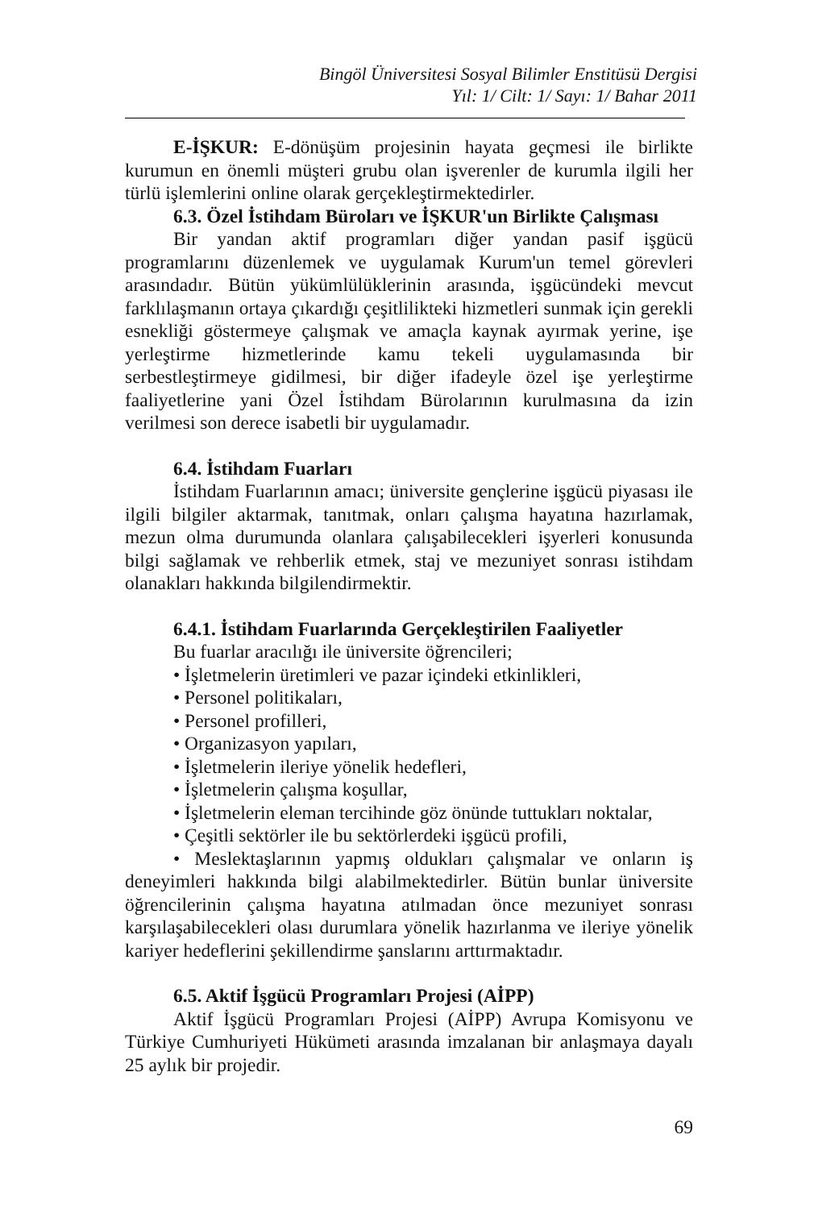Bingöl Üniversitesi Sosyal Bilimler Enstitüsü Dergisi
Yıl: 1/ Cilt: 1/ Sayı: 1/ Bahar 2011
E-İŞKUR: E-dönüşüm projesinin hayata geçmesi ile birlikte kurumun en önemli müşteri grubu olan işverenler de kurumla ilgili her türlü işlemlerini online olarak gerçekleştirmektedirler.
6.3. Özel İstihdam Büroları ve İŞKUR'un Birlikte Çalışması
Bir yandan aktif programları diğer yandan pasif işgücü programlarını düzenlemek ve uygulamak Kurum'un temel görevleri arasındadır. Bütün yükümlülüklerinin arasında, işgücündeki mevcut farklılaşmanın ortaya çıkardığı çeşitlilikteki hizmetleri sunmak için gerekli esnekliği göstermeye çalışmak ve amaçla kaynak ayırmak yerine, işe yerleştirme hizmetlerinde kamu tekeli uygulamasında bir serbestleştirmeye gidilmesi, bir diğer ifadeyle özel işe yerleştirme faaliyetlerine yani Özel İstihdam Bürolarının kurulmasına da izin verilmesi son derece isabetli bir uygulamadır.
6.4. İstihdam Fuarları
İstihdam Fuarlarının amacı; üniversite gençlerine işgücü piyasası ile ilgili bilgiler aktarmak, tanıtmak, onları çalışma hayatına hazırlamak, mezun olma durumunda olanlara çalışabilecekleri işyerleri konusunda bilgi sağlamak ve rehberlik etmek, staj ve mezuniyet sonrası istihdam olanakları hakkında bilgilendirmektir.
6.4.1. İstihdam Fuarlarında Gerçekleştirilen Faaliyetler
Bu fuarlar aracılığı ile üniversite öğrencileri;
• İşletmelerin üretimleri ve pazar içindeki etkinlikleri,
• Personel politikaları,
• Personel profilleri,
• Organizasyon yapıları,
• İşletmelerin ileriye yönelik hedefleri,
• İşletmelerin çalışma koşullar,
• İşletmelerin eleman tercihinde göz önünde tuttukları noktalar,
• Çeşitli sektörler ile bu sektörlerdeki işgücü profili,
• Meslektaşlarının yapmış oldukları çalışmalar ve onların iş deneyimleri hakkında bilgi alabilmektedirler. Bütün bunlar üniversite öğrencilerinin çalışma hayatına atılmadan önce mezuniyet sonrası karşılaşabilecekleri olası durumlara yönelik hazırlanma ve ileriye yönelik kariyer hedeflerini şekillendirme şanslarını arttırmaktadır.
6.5. Aktif İşgücü Programları Projesi (AİPP)
Aktif İşgücü Programları Projesi (AİPP) Avrupa Komisyonu ve Türkiye Cumhuriyeti Hükümeti arasında imzalanan bir anlaşmaya dayalı 25 aylık bir projedir.
69